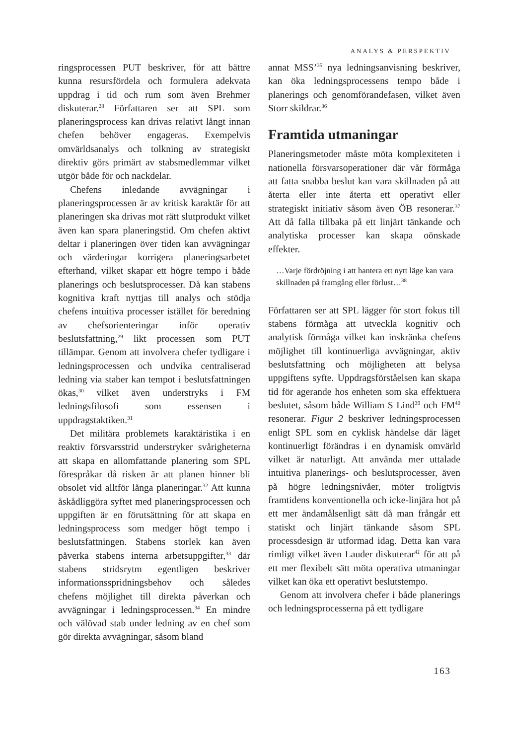ANALYS & PERSPEKTIV
ringsprocessen PUT beskriver, för att bättre kunna resursfördela och formulera adekvata uppdrag i tid och rum som även Brehmer diskuterar.<sup>28</sup> Författaren ser att SPL som planeringsprocess kan drivas relativt långt innan chefen behöver engageras. Exempelvis omvärldsanalys och tolkning av strategiskt direktiv görs primärt av stabsmedlemmar vilket utgör både för och nackdelar.
Chefens inledande avvägningar i planeringsprocessen är av kritisk karaktär för att planeringen ska drivas mot rätt slutprodukt vilket även kan spara planeringstid. Om chefen aktivt deltar i planeringen över tiden kan avvägningar och värderingar korrigera planeringsarbetet efterhand, vilket skapar ett högre tempo i både planerings och beslutsprocesser. Då kan stabens kognitiva kraft nyttjas till analys och stödja chefens intuitiva processer istället för beredning av chefsorienteringar inför operativ beslutsfattning,<sup>29</sup> likt processen som PUT tillämpar. Genom att involvera chefer tydligare i ledningsprocessen och undvika centraliserad ledning via staber kan tempot i beslutsfattningen ökas,<sup>30</sup> vilket även understryks i FM ledningsfilosofi som essensen i uppdragstaktiken.<sup>31</sup>
Det militära problemets karaktäristika i en reaktiv försvarsstrid understryker svårigheterna att skapa en allomfattande planering som SPL förespråkar då risken är att planen hinner bli obsolet vid alltför långa planeringar.<sup>32</sup> Att kunna åskådliggöra syftet med planeringsprocessen och uppgiften är en förutsättning för att skapa en ledningsprocess som medger högt tempo i beslutsfattningen. Stabens storlek kan även påverka stabens interna arbetsuppgifter,<sup>33</sup> där stabens stridsrytm egentligen beskriver informationsspridningsbehov och således chefens möjlighet till direkta påverkan och avvägningar i ledningsprocessen.<sup>34</sup> En mindre och välövad stab under ledning av en chef som gör direkta avvägningar, såsom bland
annat MSS’<sup>35</sup> nya ledningsanvisning beskriver, kan öka ledningsprocessens tempo både i planerings och genomförandefasen, vilket även Storr skildrar.<sup>36</sup>
Framtida utmaningar
Planeringsmetoder måste möta komplexiteten i nationella försvarsoperationer där vår förmåga att fatta snabba beslut kan vara skillnaden på att återta eller inte återta ett operativt eller strategiskt initiativ såsom även ÖB resonerar.<sup>37</sup> Att då falla tillbaka på ett linjärt tänkande och analytiska processer kan skapa oönskade effekter.
…Varje fördröjning i att hantera ett nytt läge kan vara skillnaden på framgång eller förlust…<sup>38</sup>
Författaren ser att SPL lägger för stort fokus till stabens förmåga att utveckla kognitiv och analytisk förmåga vilket kan inskränka chefens möjlighet till kontinuerliga avvägningar, aktiv beslutsfattning och möjligheten att belysa uppgiftens syfte. Uppdragsförståelsen kan skapa tid för agerande hos enheten som ska effektuera beslutet, såsom både William S Lind<sup>39</sup> och FM<sup>40</sup> resonerar. Figur 2 beskriver ledningsprocessen enligt SPL som en cyklisk händelse där läget kontinuerligt förändras i en dynamisk omvärld vilket är naturligt. Att använda mer uttalade intuitiva planerings- och beslutsprocesser, även på högre ledningsnivåer, möter troligtvis framtidens konventionella och icke-linjära hot på ett mer ändamålsenligt sätt då man frångår ett statiskt och linjärt tänkande såsom SPL processdesign är utformad idag. Detta kan vara rimligt vilket även Lauder diskuterar<sup>41</sup> för att på ett mer flexibelt sätt möta operativa utmaningar vilket kan öka ett operativt beslutstempo.
Genom att involvera chefer i både planerings och ledningsprocesserna på ett tydligare
163